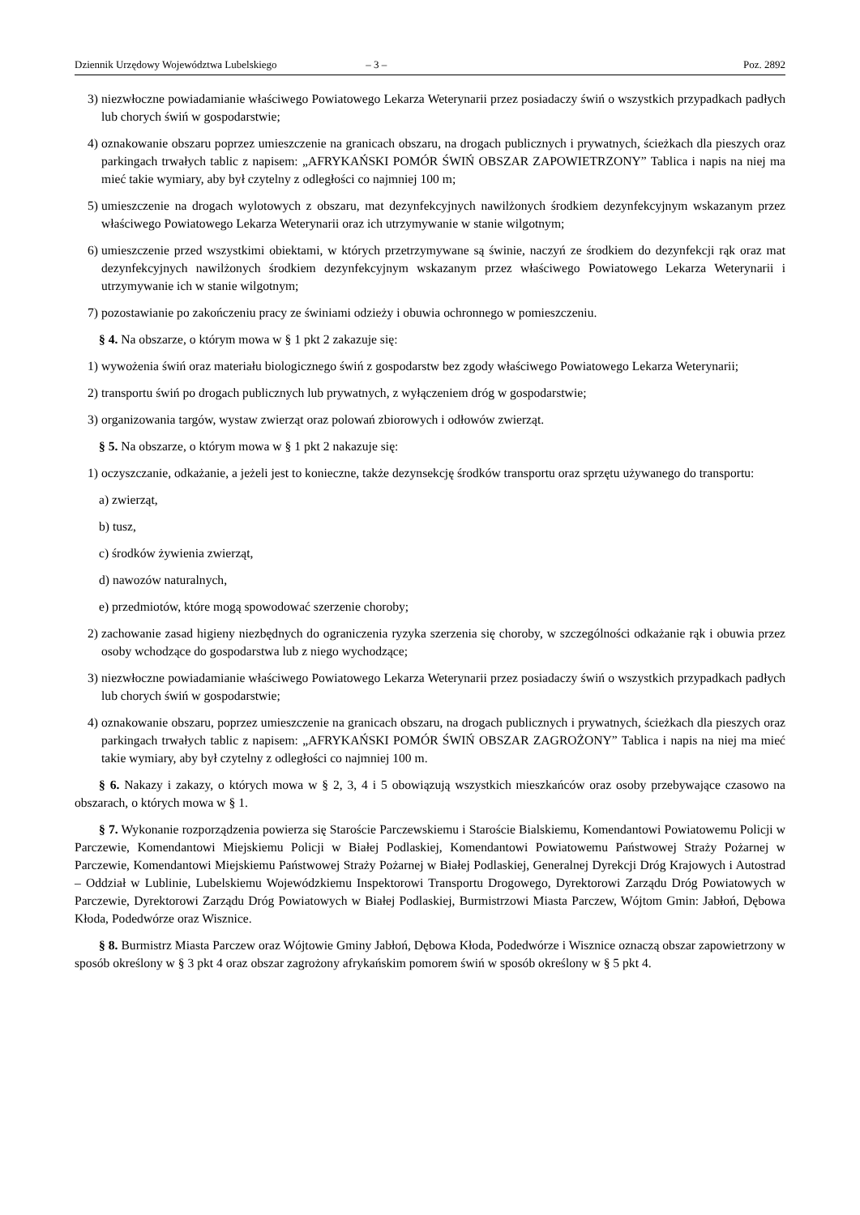Dziennik Urzędowy Województwa Lubelskiego – 3 – Poz. 2892
3) niezwłoczne powiadamianie właściwego Powiatowego Lekarza Weterynarii przez posiadaczy świń o wszystkich przypadkach padłych lub chorych świń w gospodarstwie;
4) oznakowanie obszaru poprzez umieszczenie na granicach obszaru, na drogach publicznych i prywatnych, ścieżkach dla pieszych oraz parkingach trwałych tablic z napisem: „AFRYKAŃSKI POMÓR ŚWIŃ OBSZAR ZAPOWIETRZONY” Tablica i napis na niej ma mieć takie wymiary, aby był czytelny z odległości co najmniej 100 m;
5) umieszczenie na drogach wylotowych z obszaru, mat dezynfekcyjnych nawilżonych środkiem dezynfekcyjnym wskazanym przez właściwego Powiatowego Lekarza Weterynarii oraz ich utrzymywanie w stanie wilgotnym;
6) umieszczenie przed wszystkimi obiektami, w których przetrzymywane są świnie, naczyń ze środkiem do dezynfekcji rąk oraz mat dezynfekcyjnych nawilżonych środkiem dezynfekcyjnym wskazanym przez właściwego Powiatowego Lekarza Weterynarii i utrzymywanie ich w stanie wilgotnym;
7) pozostawianie po zakończeniu pracy ze świniami odzieży i obuwia ochronnego w pomieszczeniu.
§ 4. Na obszarze, o którym mowa w § 1 pkt 2 zakazuje się:
1) wywożenia świń oraz materiału biologicznego świń z gospodarstw bez zgody właściwego Powiatowego Lekarza Weterynarii;
2) transportu świń po drogach publicznych lub prywatnych, z wyłączeniem dróg w gospodarstwie;
3) organizowania targów, wystaw zwierząt oraz polowań zbiorowych i odłowów zwierząt.
§ 5. Na obszarze, o którym mowa w § 1 pkt 2 nakazuje się:
1) oczyszczanie, odkażanie, a jeżeli jest to konieczne, także dezynsekcję środków transportu oraz sprzętu używanego do transportu:
a) zwierząt,
b) tusz,
c) środków żywienia zwierząt,
d) nawozów naturalnych,
e) przedmiotów, które mogą spowodować szerzenie choroby;
2) zachowanie zasad higieny niezbędnych do ograniczenia ryzyka szerzenia się choroby, w szczególności odkażanie rąk i obuwia przez osoby wchodzące do gospodarstwa lub z niego wychodzące;
3) niezwłoczne powiadamianie właściwego Powiatowego Lekarza Weterynarii przez posiadaczy świń o wszystkich przypadkach padłych lub chorych świń w gospodarstwie;
4) oznakowanie obszaru, poprzez umieszczenie na granicach obszaru, na drogach publicznych i prywatnych, ścieżkach dla pieszych oraz parkingach trwałych tablic z napisem: „AFRYKAŃSKI POMÓR ŚWIŃ OBSZAR ZAGROŻONY” Tablica i napis na niej ma mieć takie wymiary, aby był czytelny z odległości co najmniej 100 m.
§ 6. Nakazy i zakazy, o których mowa w § 2, 3, 4 i 5 obowiązują wszystkich mieszkańców oraz osoby przebywające czasowo na obszarach, o których mowa w § 1.
§ 7. Wykonanie rozporządzenia powierza się Staroście Parczewskiemu i Staroście Bialskiemu, Komendantowi Powiatowemu Policji w Parczewie, Komendantowi Miejskiemu Policji w Białej Podlaskiej, Komendantowi Powiatowemu Państwowej Straży Pożarnej w Parczewie, Komendantowi Miejskiemu Państwowej Straży Pożarnej w Białej Podlaskiej, Generalnej Dyrekcji Dróg Krajowych i Autostrad – Oddział w Lublinie, Lubelskiemu Wojewódzkiemu Inspektorowi Transportu Drogowego, Dyrektorowi Zarządu Dróg Powiatowych w Parczewie, Dyrektorowi Zarządu Dróg Powiatowych w Białej Podlaskiej, Burmistrzowi Miasta Parczew, Wójtom Gmin: Jabłoń, Dębowa Kłoda, Podedwórze oraz Wisznice.
§ 8. Burmistrz Miasta Parczew oraz Wójtowie Gminy Jabłoń, Dębowa Kłoda, Podedwórze i Wisznice oznaczą obszar zapowietrzony w sposób określony w § 3 pkt 4 oraz obszar zagrożony afrykańskim pomorem świń w sposób określony w § 5 pkt 4.